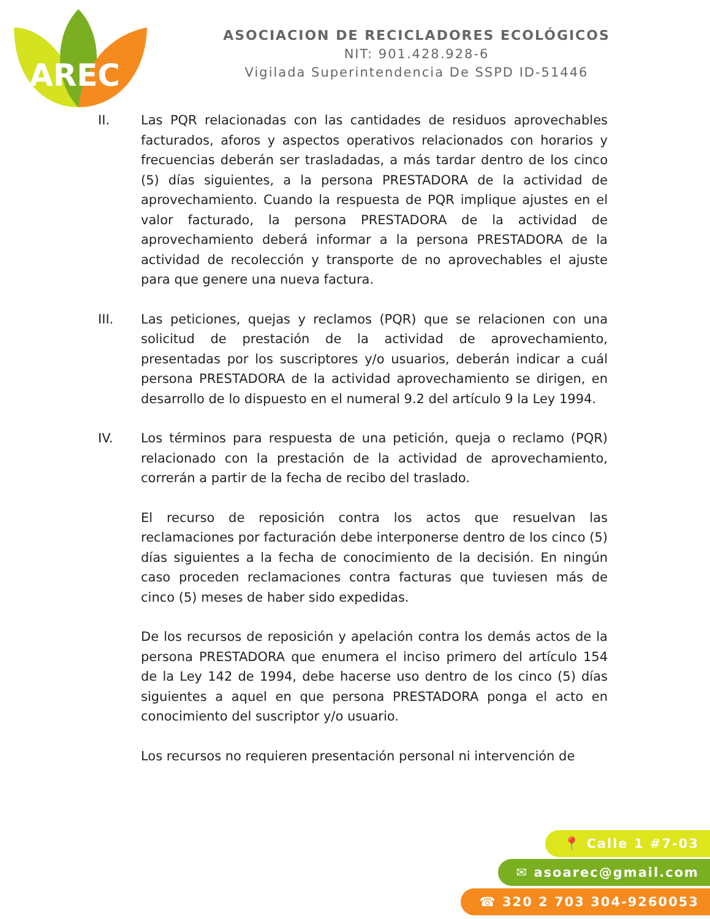AREC
ASOCIACION DE RECICLADORES ECOLÓGICOS
NIT: 901.428.928-6
Vigilada Superintendencia De SSPD ID-51446
II. Las PQR relacionadas con las cantidades de residuos aprovechables facturados, aforos y aspectos operativos relacionados con horarios y frecuencias deberán ser trasladadas, a más tardar dentro de los cinco (5) días siguientes, a la persona PRESTADORA de la actividad de aprovechamiento. Cuando la respuesta de PQR implique ajustes en el valor facturado, la persona PRESTADORA de la actividad de aprovechamiento deberá informar a la persona PRESTADORA de la actividad de recolección y transporte de no aprovechables el ajuste para que genere una nueva factura.
III. Las peticiones, quejas y reclamos (PQR) que se relacionen con una solicitud de prestación de la actividad de aprovechamiento, presentadas por los suscriptores y/o usuarios, deberán indicar a cuál persona PRESTADORA de la actividad aprovechamiento se dirigen, en desarrollo de lo dispuesto en el numeral 9.2 del artículo 9 la Ley 1994.
IV. Los términos para respuesta de una petición, queja o reclamo (PQR) relacionado con la prestación de la actividad de aprovechamiento, correrán a partir de la fecha de recibo del traslado.
El recurso de reposición contra los actos que resuelvan las reclamaciones por facturación debe interponerse dentro de los cinco (5) días siguientes a la fecha de conocimiento de la decisión. En ningún caso proceden reclamaciones contra facturas que tuviesen más de cinco (5) meses de haber sido expedidas.
De los recursos de reposición y apelación contra los demás actos de la persona PRESTADORA que enumera el inciso primero del artículo 154 de la Ley 142 de 1994, debe hacerse uso dentro de los cinco (5) días siguientes a aquel en que persona PRESTADORA ponga el acto en conocimiento del suscriptor y/o usuario.
Los recursos no requieren presentación personal ni intervención de
📍 Calle 1 #7-03
✉ asoarec@gmail.com
☎ 320 2 703 304-9260053